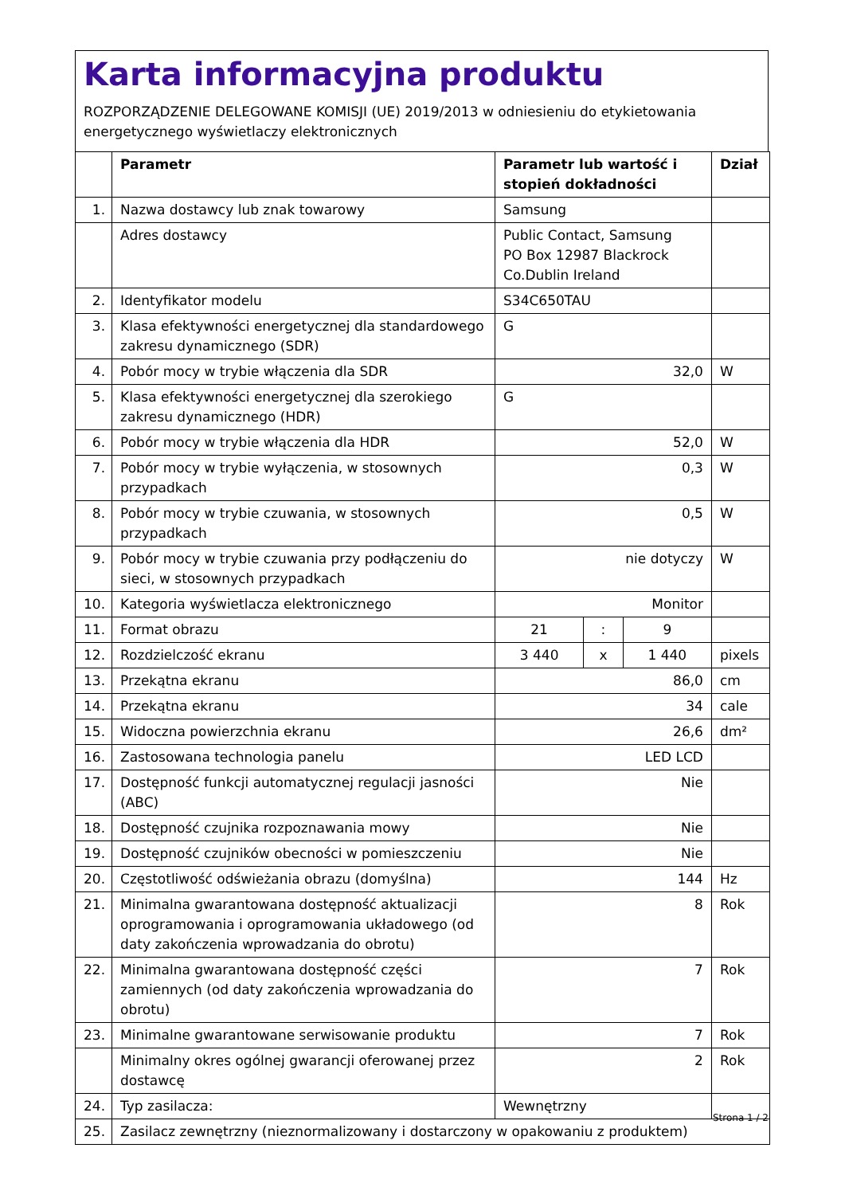Karta informacyjna produktu
ROZPORZĄDZENIE DELEGOWANE KOMISJI (UE) 2019/2013 w odniesieniu do etykietowania energetycznego wyświetlaczy elektronicznych
| | Parametr | Parametr lub wartość i stopień dokładności | | | Dział |
| --- | --- | --- | --- | --- | --- |
| 1. | Nazwa dostawcy lub znak towarowy | Samsung | | | |
| | Adres dostawcy | Public Contact, Samsung PO Box 12987 Blackrock Co.Dublin Ireland | | | |
| 2. | Identyfikator modelu | S34C650TAU | | | |
| 3. | Klasa efektywności energetycznej dla standardowego zakresu dynamicznego (SDR) | G | | | |
| 4. | Pobór mocy w trybie włączenia dla SDR | 32,0 | | | W |
| 5. | Klasa efektywności energetycznej dla szerokiego zakresu dynamicznego (HDR) | G | | | |
| 6. | Pobór mocy w trybie włączenia dla HDR | 52,0 | | | W |
| 7. | Pobór mocy w trybie wyłączenia, w stosownych przypadkach | 0,3 | | | W |
| 8. | Pobór mocy w trybie czuwania, w stosownych przypadkach | 0,5 | | | W |
| 9. | Pobór mocy w trybie czuwania przy podłączeniu do sieci, w stosownych przypadkach | nie dotyczy | | | W |
| 10. | Kategoria wyświetlacza elektronicznego | Monitor | | | |
| 11. | Format obrazu | 21 | : | 9 | |
| 12. | Rozdzielczość ekranu | 3 440 | x | 1 440 | pixels |
| 13. | Przekątna ekranu | 86,0 | | | cm |
| 14. | Przekątna ekranu | 34 | | | cale |
| 15. | Widoczna powierzchnia ekranu | 26,6 | | | dm² |
| 16. | Zastosowana technologia panelu | LED LCD | | | |
| 17. | Dostępność funkcji automatycznej regulacji jasności (ABC) | Nie | | | |
| 18. | Dostępność czujnika rozpoznawania mowy | Nie | | | |
| 19. | Dostępność czujników obecności w pomieszczeniu | Nie | | | |
| 20. | Częstotliwość odświeżania obrazu (domyślna) | 144 | | | Hz |
| 21. | Minimalna gwarantowana dostępność aktualizacji oprogramowania i oprogramowania układowego (od daty zakończenia wprowadzania do obrotu) | 8 | | | Rok |
| 22. | Minimalna gwarantowana dostępność części zamiennych (od daty zakończenia wprowadzania do obrotu) | 7 | | | Rok |
| 23. | Minimalne gwarantowane serwisowanie produktu | 7 | | | Rok |
| | Minimalny okres ogólnej gwarancji oferowanej przez dostawcę | 2 | | | Rok |
| 24. | Typ zasilacza: | Wewnętrzny | | | |
| 25. | Zasilacz zewnętrzny (nieznormalizowany i dostarczony w opakowaniu z produktem) | | | | |
Strona 1 / 2